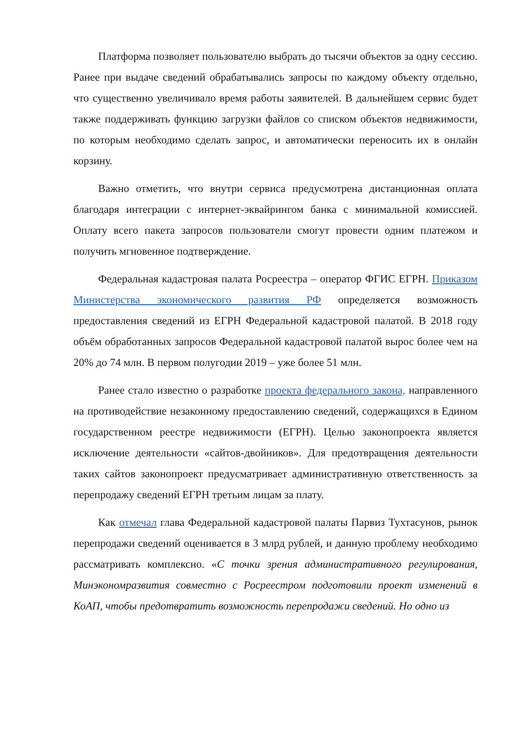Платформа позволяет пользователю выбрать до тысячи объектов за одну сессию. Ранее при выдаче сведений обрабатывались запросы по каждому объекту отдельно, что существенно увеличивало время работы заявителей. В дальнейшем сервис будет также поддерживать функцию загрузки файлов со списком объектов недвижимости, по которым необходимо сделать запрос, и автоматически переносить их в онлайн корзину.
Важно отметить, что внутри сервиса предусмотрена дистанционная оплата благодаря интеграции с интернет-эквайрингом банка с минимальной комиссией. Оплату всего пакета запросов пользователи смогут провести одним платежом и получить мгновенное подтверждение.
Федеральная кадастровая палата Росреестра – оператор ФГИС ЕГРН. Приказом Министерства экономического развития РФ определяется возможность предоставления сведений из ЕГРН Федеральной кадастровой палатой. В 2018 году объём обработанных запросов Федеральной кадастровой палатой вырос более чем на 20% до 74 млн. В первом полугодии 2019 – уже более 51 млн.
Ранее стало известно о разработке проекта федерального закона, направленного на противодействие незаконному предоставлению сведений, содержащихся в Едином государственном реестре недвижимости (ЕГРН). Целью законопроекта является исключение деятельности «сайтов-двойников». Для предотвращения деятельности таких сайтов законопроект предусматривает административную ответственность за перепродажу сведений ЕГРН третьим лицам за плату.
Как отмечал глава Федеральной кадастровой палаты Парвиз Тухтасунов, рынок перепродажи сведений оценивается в 3 млрд рублей, и данную проблему необходимо рассматривать комплексно. «С точки зрения административного регулирования, Минэкономразвития совместно с Росреестром подготовили проект изменений в КоАП, чтобы предотвратить возможность перепродажи сведений. Но одно из